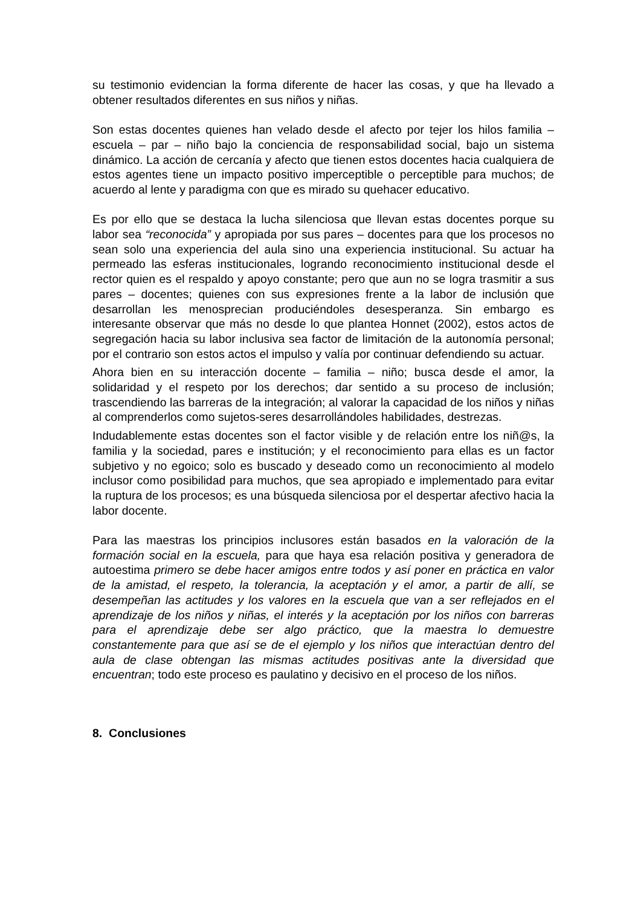su testimonio evidencian la forma diferente de hacer las cosas, y que ha llevado a obtener resultados diferentes en sus niños y niñas.
Son estas docentes quienes han velado desde el afecto por tejer los hilos familia – escuela – par – niño bajo la conciencia de responsabilidad social, bajo un sistema dinámico. La acción de cercanía y afecto que tienen estos docentes hacia cualquiera de estos agentes tiene un impacto positivo imperceptible o perceptible para muchos; de acuerdo al lente y paradigma con que es mirado su quehacer educativo.
Es por ello que se destaca la lucha silenciosa que llevan estas docentes porque su labor sea “reconocida” y apropiada por sus pares – docentes para que los procesos no sean solo una experiencia del aula sino una experiencia institucional. Su actuar ha permeado las esferas institucionales, logrando reconocimiento institucional desde el rector quien es el respaldo y apoyo constante; pero que aun no se logra trasmitir a sus pares – docentes; quienes con sus expresiones frente a la labor de inclusión que desarrollan les menosprecian produciéndoles desesperanza. Sin embargo es interesante observar que más no desde lo que plantea Honnet (2002), estos actos de segregación hacia su labor inclusiva sea factor de limitación de la autonomía personal; por el contrario son estos actos el impulso y valía por continuar defendiendo su actuar.
Ahora bien en su interacción docente – familia – niño; busca desde el amor, la solidaridad y el respeto por los derechos; dar sentido a su proceso de inclusión; trascendiendo las barreras de la integración; al valorar la capacidad de los niños y niñas al comprenderlos como sujetos-seres desarrollándoles habilidades, destrezas.
Indudablemente estas docentes son el factor visible y de relación entre los niñ@s, la familia y la sociedad, pares e institución; y el reconocimiento para ellas es un factor subjetivo y no egoico; solo es buscado y deseado como un reconocimiento al modelo inclusor como posibilidad para muchos, que sea apropiado e implementado para evitar la ruptura de los procesos; es una búsqueda silenciosa por el despertar afectivo hacia la labor docente.
Para las maestras los principios inclusores están basados en la valoración de la formación social en la escuela, para que haya esa relación positiva y generadora de autoestima primero se debe hacer amigos entre todos y así poner en práctica en valor de la amistad, el respeto, la tolerancia, la aceptación y el amor, a partir de allí, se desempeñan las actitudes y los valores en la escuela que van a ser reflejados en el aprendizaje de los niños y niñas, el interés y la aceptación por los niños con barreras para el aprendizaje debe ser algo práctico, que la maestra lo demuestre constantemente para que así se de el ejemplo y los niños que interactúan dentro del aula de clase obtengan las mismas actitudes positivas ante la diversidad que encuentran; todo este proceso es paulatino y decisivo en el proceso de los niños.
8. Conclusiones